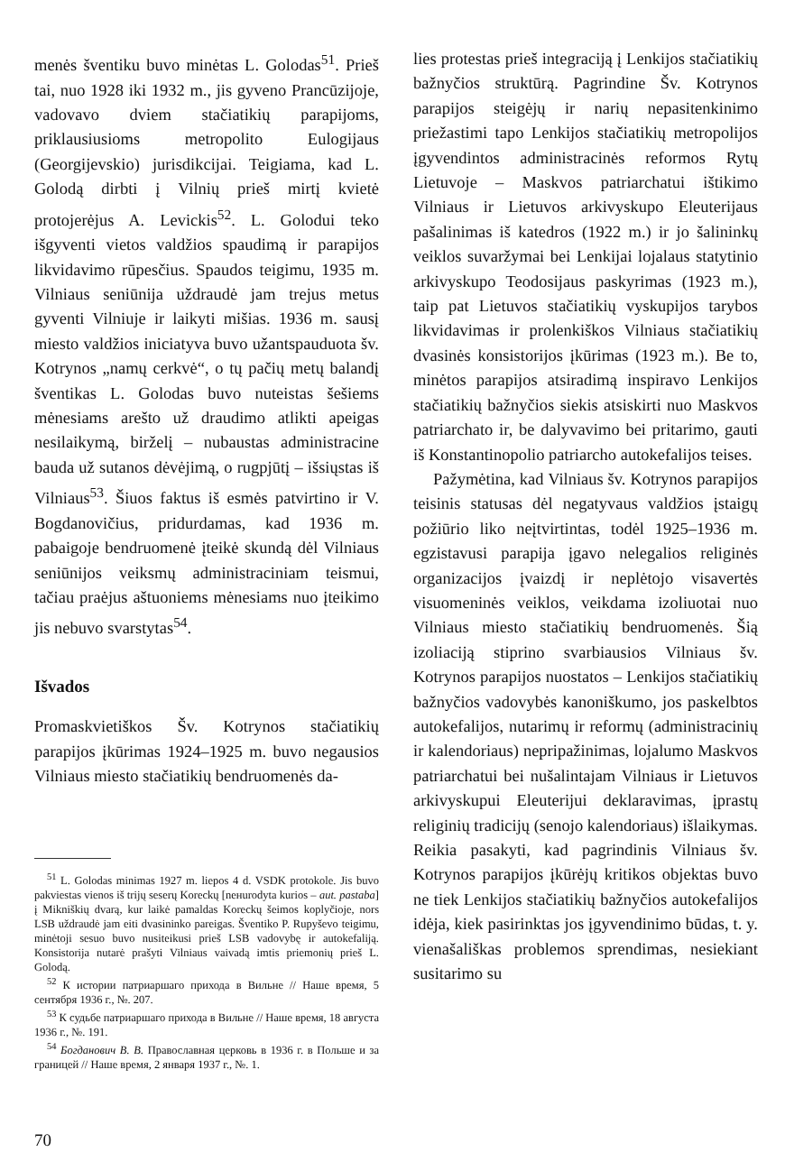menės šventiku buvo minėtas L. Golodas<sup>51</sup>. Prieš tai, nuo 1928 iki 1932 m., jis gyveno Prancūzijoje, vadovavo dviem stačiatikių parapijoms, priklausiusioms metropolito Eulogijaus (Georgijevskio) jurisdikcijai. Teigiama, kad L. Golodą dirbti į Vilnių prieš mirtį kvietė protojerėjus A. Levickis<sup>52</sup>. L. Golodui teko išgyventi vietos valdžios spaudimą ir parapijos likvidavimo rūpesčius. Spaudos teigimu, 1935 m. Vilniaus seniūnija uždraudė jam trejus metus gyventi Vilniuje ir laikyti mišias. 1936 m. sausį miesto valdžios iniciatyva buvo užantspauduota šv. Kotrynos „namų cerkvė“, o tų pačių metų balandį šventikas L. Golodas buvo nuteistas šešiems mėnesiams arešto už draudimo atlikti apeigas nesilaikymą, birželį – nubaustas administracine bauda už sutanos dėvėjimą, o rugpjūtį – išsiųstas iš Vilniaus<sup>53</sup>. Šiuos faktus iš esmės patvirtino ir V. Bogdanovičius, pridurdamas, kad 1936 m. pabaigoje bendruomenė įteikė skundą dėl Vilniaus seniūnijos veiksmų administraciniam teismui, tačiau praėjus aštuoniems mėnesiams nuo įteikimo jis nebuvo svarstytas<sup>54</sup>.
Išvados
Promaskvietiškos Šv. Kotrynos stačiatikių parapijos įkūrimas 1924–1925 m. buvo negausios Vilniaus miesto stačiatikių bendruomenės da-
<sup>51</sup> L. Golodas minimas 1927 m. liepos 4 d. VSDK protokole. Jis buvo pakviestas vienos iš trijų seserų Koreckų [neнurodyta kurios – aut. pastaba] į Mikniškių dvarą, kur laikė pamaldas Koreckų šeimos koplyčioje, nors LSB uždraudė jam eiti dvasininko pareigas. Šventiko P. Rupyševo teigimu, minėtoji sesuo buvo nusiteikusi prieš LSB vadovybę ir autokefaliją. Konsistorija nutarė prašyti Vilniaus vaivadą imtis priemonių prieš L. Golodą.
<sup>52</sup> К истории патриаршаго прихода в Вильне // Наше время, 5 сентября 1936 г., №. 207.
<sup>53</sup> К судьбе патриаршаго прихода в Вильне // Наше время, 18 августа 1936 г., №. 191.
<sup>54</sup> Богданович В. В. Православная церковь в 1936 г. в Польше и за границей // Наше время, 2 января 1937 г., №. 1.
70
lies protestas prieš integraciją į Lenkijos stačiatikių bažnyčios struktūrą. Pagrindine Šv. Kotrynos parapijos steigėjų ir narių nepasitenkinimo priežastimi tapo Lenkijos stačiatikių metropolijos įgyvendintos administracinės reformos Rytų Lietuvoje – Maskvos patriarchatui ištikimo Vilniaus ir Lietuvos arkivyskupo Eleuterijaus pašalinimas iš katedros (1922 m.) ir jo šalininkų veiklos suvaržymai bei Lenkijai lojalaus statytinio arkivyskupo Teodosijaus paskyrimas (1923 m.), taip pat Lietuvos stačiatikių vyskupijos tarybos likvidavimas ir prolenkiškos Vilniaus stačiatikių dvasinės konsistorijos įkūrimas (1923 m.). Be to, minėtos parapijos atsiradimą inspiravo Lenkijos stačiatikių bažnyčios siekis atsiskirti nuo Maskvos patriarchato ir, be dalyvavimo bei pritarimo, gauti iš Konstantinopolio patriarcho autokefalijos teises.
Pažymėtina, kad Vilniaus šv. Kotrynos parapijos teisinis statusas dėl negatyvaus valdžios įstaigų požiūrio liko neįtvirtintas, todėl 1925–1936 m. egzistavusi parapija įgavo nelegalios religinės organizacijos įvaizdį ir neplėtojo visavertės visuomeninės veiklos, veikdama izoliuotai nuo Vilniaus miesto stačiatikių bendruomenės. Šią izoliaciją stiprino svarbiausios Vilniaus šv. Kotrynos parapijos nuostatos – Lenkijos stačiatikių bažnyčios vadovybės kanoniškumo, jos paskelbtos autokefalijos, nutarimų ir reformų (administracinių ir kalendoriaus) nepripažinimas, lojalumo Maskvos patriarchatui bei nušalintajam Vilniaus ir Lietuvos arkivyskupui Eleuterijui deklaravimas, įprastų religinių tradicijų (senojo kalendoriaus) išlaikymas. Reikia pasakyti, kad pagrindinis Vilniaus šv. Kotrynos parapijos įkūrėjų kritikos objektas buvo ne tiek Lenkijos stačiatikių bažnyčios autokefalijos idėja, kiek pasirinktas jos įgyvendinimo būdas, t. y. vienašališkas problemos sprendimas, nesiekiant susitarimo su